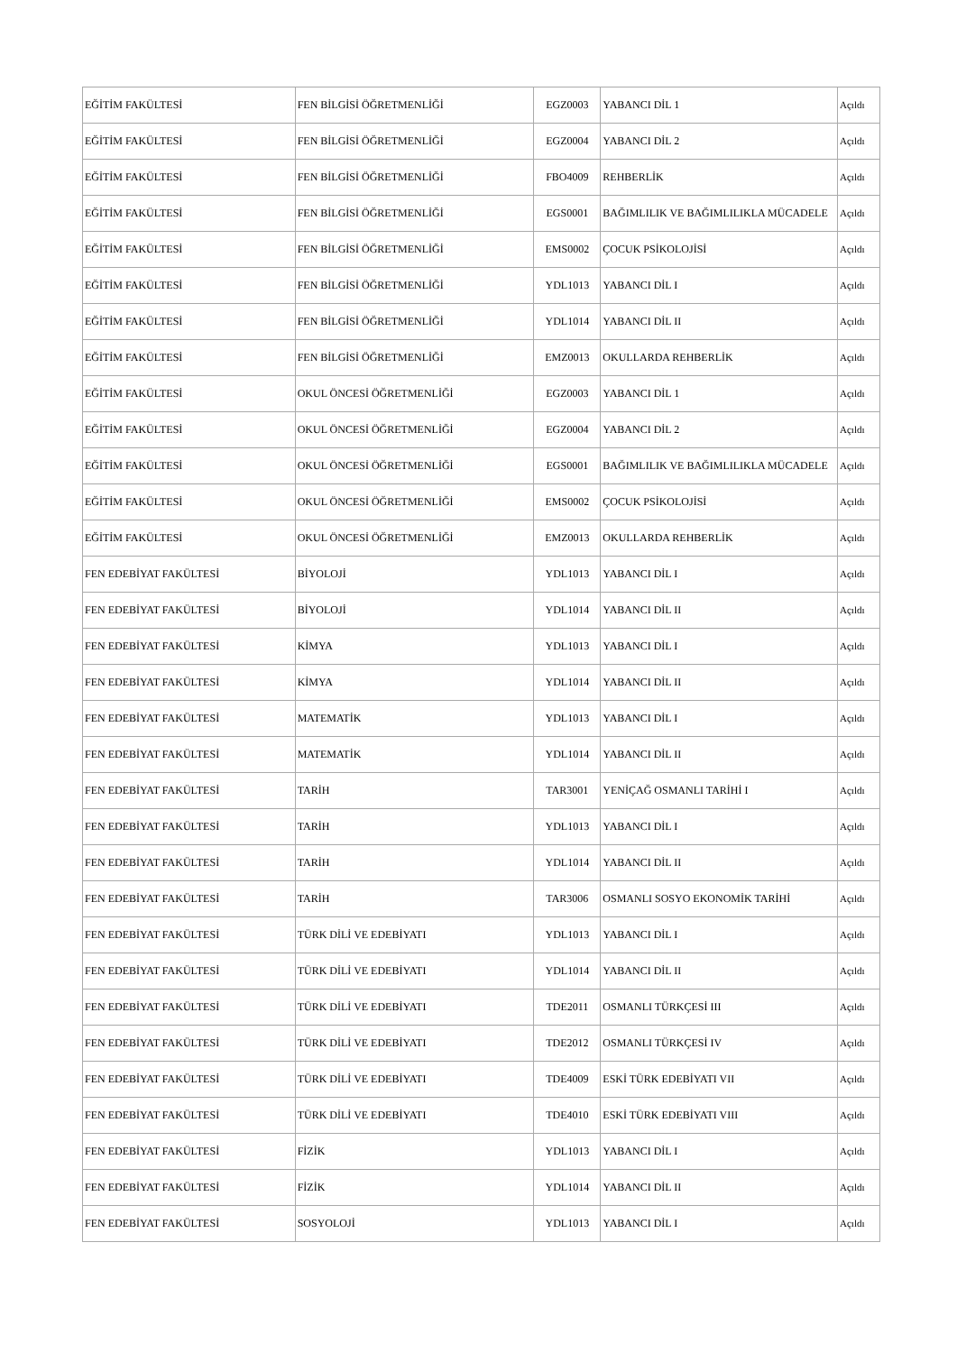| EĞİTİM FAKÜLTESİ | FEN BİLGİSİ ÖĞRETMENLİĞİ | EGZ0003 | YABANCI DİL 1 | Açıldı |
| EĞİTİM FAKÜLTESİ | FEN BİLGİSİ ÖĞRETMENLİĞİ | EGZ0004 | YABANCI DİL 2 | Açıldı |
| EĞİTİM FAKÜLTESİ | FEN BİLGİSİ ÖĞRETMENLİĞİ | FBO4009 | REHBERLİK | Açıldı |
| EĞİTİM FAKÜLTESİ | FEN BİLGİSİ ÖĞRETMENLİĞİ | EGS0001 | BAĞIMLILIK VE BAĞIMLILIKLA MÜCADELE | Açıldı |
| EĞİTİM FAKÜLTESİ | FEN BİLGİSİ ÖĞRETMENLİĞİ | EMS0002 | ÇOCUK PSİKOLOJİSİ | Açıldı |
| EĞİTİM FAKÜLTESİ | FEN BİLGİSİ ÖĞRETMENLİĞİ | YDL1013 | YABANCI DİL I | Açıldı |
| EĞİTİM FAKÜLTESİ | FEN BİLGİSİ ÖĞRETMENLİĞİ | YDL1014 | YABANCI DİL II | Açıldı |
| EĞİTİM FAKÜLTESİ | FEN BİLGİSİ ÖĞRETMENLİĞİ | EMZ0013 | OKULLARDA REHBERLİK | Açıldı |
| EĞİTİM FAKÜLTESİ | OKUL ÖNCESİ ÖĞRETMENLİĞİ | EGZ0003 | YABANCI DİL 1 | Açıldı |
| EĞİTİM FAKÜLTESİ | OKUL ÖNCESİ ÖĞRETMENLİĞİ | EGZ0004 | YABANCI DİL 2 | Açıldı |
| EĞİTİM FAKÜLTESİ | OKUL ÖNCESİ ÖĞRETMENLİĞİ | EGS0001 | BAĞIMLILIK VE BAĞIMLILIKLA MÜCADELE | Açıldı |
| EĞİTİM FAKÜLTESİ | OKUL ÖNCESİ ÖĞRETMENLİĞİ | EMS0002 | ÇOCUK PSİKOLOJİSİ | Açıldı |
| EĞİTİM FAKÜLTESİ | OKUL ÖNCESİ ÖĞRETMENLİĞİ | EMZ0013 | OKULLARDA REHBERLİK | Açıldı |
| FEN EDEBİYAT FAKÜLTESİ | BİYOLOJİ | YDL1013 | YABANCI DİL I | Açıldı |
| FEN EDEBİYAT FAKÜLTESİ | BİYOLOJİ | YDL1014 | YABANCI DİL II | Açıldı |
| FEN EDEBİYAT FAKÜLTESİ | KİMYA | YDL1013 | YABANCI DİL I | Açıldı |
| FEN EDEBİYAT FAKÜLTESİ | KİMYA | YDL1014 | YABANCI DİL II | Açıldı |
| FEN EDEBİYAT FAKÜLTESİ | MATEMATİK | YDL1013 | YABANCI DİL I | Açıldı |
| FEN EDEBİYAT FAKÜLTESİ | MATEMATİK | YDL1014 | YABANCI DİL II | Açıldı |
| FEN EDEBİYAT FAKÜLTESİ | TARİH | TAR3001 | YENİÇAĞ OSMANLI TARİHİ I | Açıldı |
| FEN EDEBİYAT FAKÜLTESİ | TARİH | YDL1013 | YABANCI DİL I | Açıldı |
| FEN EDEBİYAT FAKÜLTESİ | TARİH | YDL1014 | YABANCI DİL II | Açıldı |
| FEN EDEBİYAT FAKÜLTESİ | TARİH | TAR3006 | OSMANLI SOSYO EKONOMİK TARİHİ | Açıldı |
| FEN EDEBİYAT FAKÜLTESİ | TÜRK DİLİ VE EDEBİYATI | YDL1013 | YABANCI DİL I | Açıldı |
| FEN EDEBİYAT FAKÜLTESİ | TÜRK DİLİ VE EDEBİYATI | YDL1014 | YABANCI DİL II | Açıldı |
| FEN EDEBİYAT FAKÜLTESİ | TÜRK DİLİ VE EDEBİYATI | TDE2011 | OSMANLI TÜRKÇESİ III | Açıldı |
| FEN EDEBİYAT FAKÜLTESİ | TÜRK DİLİ VE EDEBİYATI | TDE2012 | OSMANLI TÜRKÇESİ IV | Açıldı |
| FEN EDEBİYAT FAKÜLTESİ | TÜRK DİLİ VE EDEBİYATI | TDE4009 | ESKİ TÜRK EDEBİYATI VII | Açıldı |
| FEN EDEBİYAT FAKÜLTESİ | TÜRK DİLİ VE EDEBİYATI | TDE4010 | ESKİ TÜRK EDEBİYATI VIII | Açıldı |
| FEN EDEBİYAT FAKÜLTESİ | FİZİK | YDL1013 | YABANCI DİL I | Açıldı |
| FEN EDEBİYAT FAKÜLTESİ | FİZİK | YDL1014 | YABANCI DİL II | Açıldı |
| FEN EDEBİYAT FAKÜLTESİ | SOSYOLOJİ | YDL1013 | YABANCI DİL I | Açıldı |